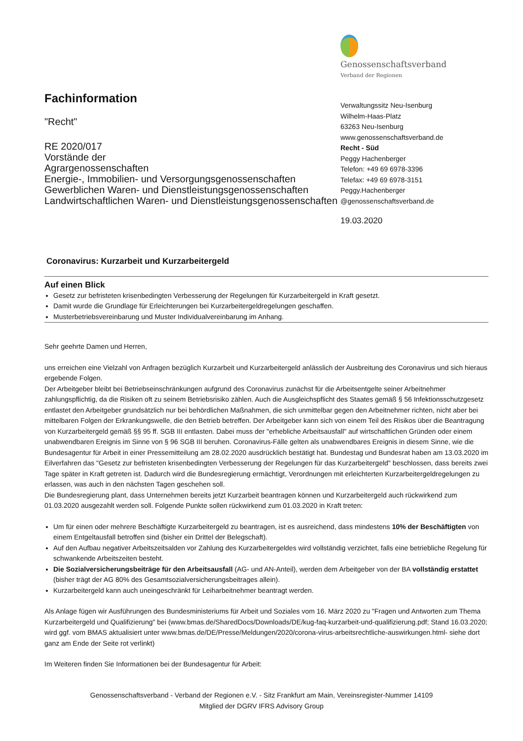Fachinformation
"Recht"
RE 2020/017
Vorstände der
Agrargenossenschaften
Energie-, Immobilien- und Versorgungsgenossenschaften
Gewerblichen Waren- und Dienstleistungsgenossenschaften
Landwirtschaftlichen Waren- und Dienstleistungsgenossenschaften
Genossenschaftsverband
Verband der Regionen
Verwaltungssitz Neu-Isenburg
Wilhelm-Haas-Platz
63263 Neu-Isenburg
www.genossenschaftsverband.de
Recht - Süd
Peggy Hachenberger
Telefon: +49 69 6978-3396
Telefax: +49 69 6978-3151
Peggy.Hachenberger
@genossenschaftsverband.de
19.03.2020
Coronavirus: Kurzarbeit und Kurzarbeitergeld
Auf einen Blick
Gesetz zur befristeten krisenbedingten Verbesserung der Regelungen für Kurzarbeitergeld in Kraft gesetzt.
Damit wurde die Grundlage für Erleichterungen bei Kurzarbeitergeldregelungen geschaffen.
Musterbetriebsvereinbarung und Muster Individualvereinbarung im Anhang.
Sehr geehrte Damen und Herren,
uns erreichen eine Vielzahl von Anfragen bezüglich Kurzarbeit und Kurzarbeitergeld anlässlich der Ausbreitung des Coronavirus und sich hieraus ergebende Folgen.
Der Arbeitgeber bleibt bei Betriebseinschränkungen aufgrund des Coronavirus zunächst für die Arbeitsentgelte seiner Arbeitnehmer zahlungspflichtig, da die Risiken oft zu seinem Betriebsrisiko zählen. Auch die Ausgleichspflicht des Staates gemäß § 56 Infektionsschutzgesetz entlastet den Arbeitgeber grundsätzlich nur bei behördlichen Maßnahmen, die sich unmittelbar gegen den Arbeitnehmer richten, nicht aber bei mittelbaren Folgen der Erkrankungswelle, die den Betrieb betreffen. Der Arbeitgeber kann sich von einem Teil des Risikos über die Beantragung von Kurzarbeitergeld gemäß §§ 95 ff. SGB III entlasten. Dabei muss der "erhebliche Arbeitsausfall" auf wirtschaftlichen Gründen oder einem unabwendbaren Ereignis im Sinne von § 96 SGB III beruhen. Coronavirus-Fälle gelten als unabwendbares Ereignis in diesem Sinne, wie die Bundesagentur für Arbeit in einer Pressemitteilung am 28.02.2020 ausdrücklich bestätigt hat. Bundestag und Bundesrat haben am 13.03.2020 im Eilverfahren das "Gesetz zur befristeten krisenbedingten Verbesserung der Regelungen für das Kurzarbeitergeld" beschlossen, dass bereits zwei Tage später in Kraft getreten ist. Dadurch wird die Bundesregierung ermächtigt, Verordnungen mit erleichterten Kurzarbeitergeldregelungen zu erlassen, was auch in den nächsten Tagen geschehen soll.
Die Bundesregierung plant, dass Unternehmen bereits jetzt Kurzarbeit beantragen können und Kurzarbeitergeld auch rückwirkend zum 01.03.2020 ausgezahlt werden soll. Folgende Punkte sollen rückwirkend zum 01.03.2020 in Kraft treten:
Um für einen oder mehrere Beschäftigte Kurzarbeitergeld zu beantragen, ist es ausreichend, dass mindestens 10% der Beschäftigten von einem Entgeltausfall betroffen sind (bisher ein Drittel der Belegschaft).
Auf den Aufbau negativer Arbeitszeitsalden vor Zahlung des Kurzarbeitergeldes wird vollständig verzichtet, falls eine betriebliche Regelung für schwankende Arbeitszeiten besteht.
Die Sozialversicherungsbeiträge für den Arbeitsausfall (AG- und AN-Anteil), werden dem Arbeitgeber von der BA vollständig erstattet (bisher trägt der AG 80% des Gesamtsozialversicherungsbeitrages allein).
Kurzarbeitergeld kann auch uneingeschränkt für Leiharbeitnehmer beantragt werden.
Als Anlage fügen wir Ausführungen des Bundesministeriums für Arbeit und Soziales vom 16. März 2020 zu "Fragen und Antworten zum Thema Kurzarbeitergeld und Qualifizierung" bei (www.bmas.de/SharedDocs/Downloads/DE/kug-faq-kurzarbeit-und-qualifizierung.pdf; Stand 16.03.2020; wird ggf. vom BMAS aktualisiert unter www.bmas.de/DE/Presse/Meldungen/2020/corona-virus-arbeitsrechtliche-auswirkungen.html- siehe dort ganz am Ende der Seite rot verlinkt)
Im Weiteren finden Sie Informationen bei der Bundesagentur für Arbeit:
Genossenschaftsverband - Verband der Regionen e.V. - Sitz Frankfurt am Main, Vereinsregister-Nummer 14109
Mitglied der DGRV IFRS Advisory Group